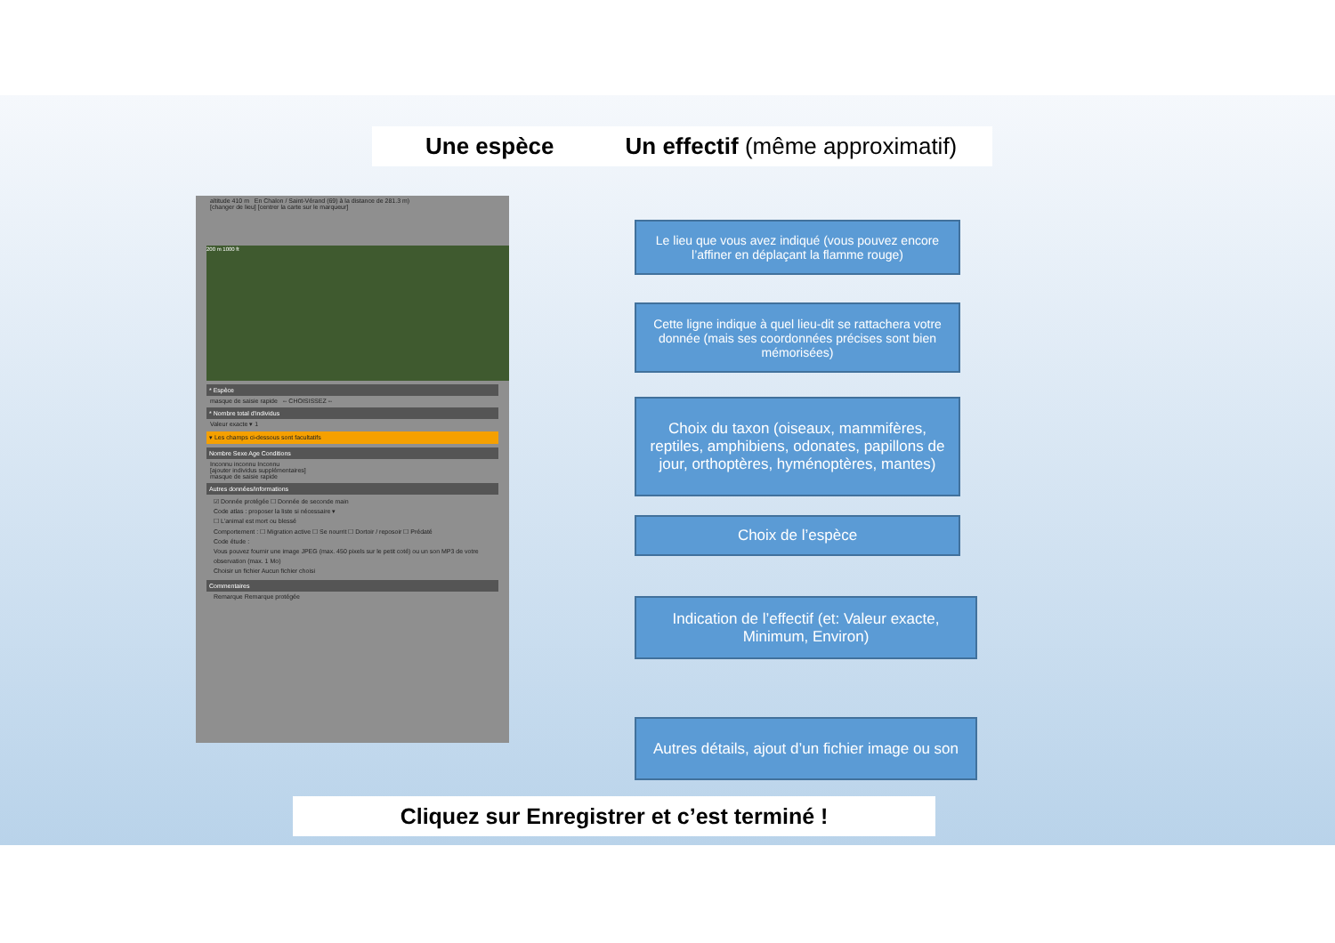Une espèce Un effectif (même approximatif)
altitude 410 m En Chalon / Saint-Vérand (69) à la distance de 281.3 m)
[changer de lieu] [centrer la carte sur le marqueur]
200 m 1000 ft
* Espèce
masque de saisie rapide -- CHOISISSEZ --
* Nombre total d'individus
Valeur exacte ▾ 1
▾ Les champs ci-dessous sont facultatifs
Nombre Sexe Age Conditions
Inconnu inconnu Inconnu
[ajouter individus supplémentaires]
masque de saisie rapide
Autres données/informations
☑ Donnée protégée ☐ Donnée de seconde main
Code atlas : proposer la liste si nécessaire ▾
☐ L'animal est mort ou blessé
Comportement : ☐ Migration active ☐ Se nourrit ☐ Dortoir / reposoir ☐ Prédaté
Code étude :
Vous pouvez fournir une image JPEG (max. 450 pixels sur le petit coté) ou un son MP3 de votre observation (max. 1 Mo)
Choisir un fichier Aucun fichier choisi
Commentaires
Remarque Remarque protégée
Le lieu que vous avez indiqué (vous pouvez encore l’affiner en déplaçant la flamme rouge)
Cette ligne indique à quel lieu-dit se rattachera votre donnée (mais ses coordonnées précises sont bien mémorisées)
Choix du taxon (oiseaux, mammifères, reptiles, amphibiens, odonates, papillons de jour, orthoptères, hyménoptères, mantes)
Choix de l’espèce
Indication de l’effectif (et: Valeur exacte, Minimum, Environ)
Autres détails, ajout d’un fichier image ou son
Cliquez sur Enregistrer et c’est terminé !